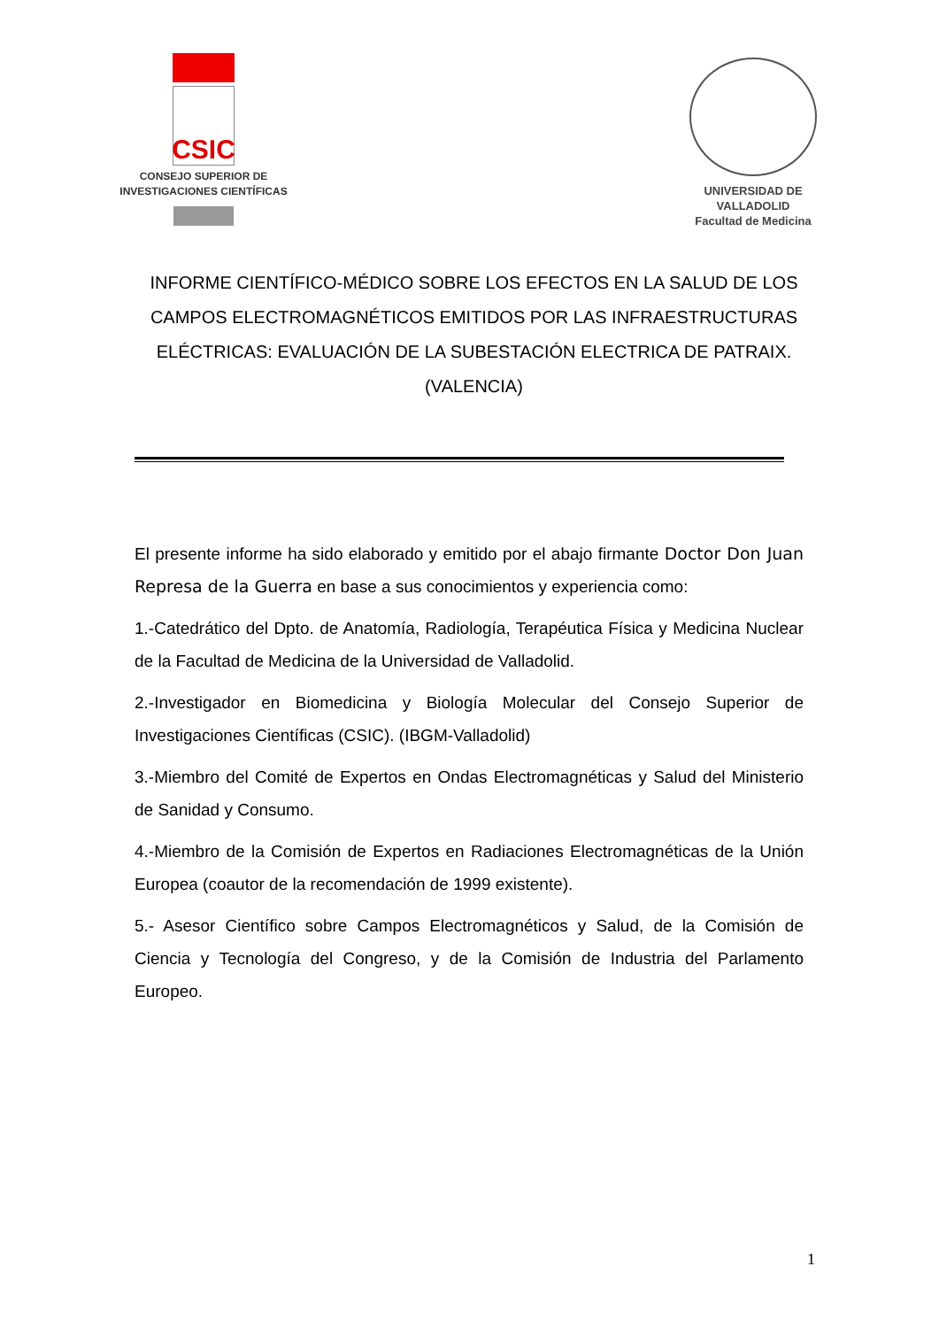CSIC
CONSEJO SUPERIOR DE
INVESTIGACIONES CIENTÍFICAS
UNIVERSIDAD DE VALLADOLID
Facultad de Medicina
INFORME CIENTÍFICO-MÉDICO SOBRE LOS EFECTOS EN LA SALUD DE LOS CAMPOS ELECTROMAGNÉTICOS EMITIDOS POR LAS INFRAESTRUCTURAS ELÉCTRICAS: EVALUACIÓN DE LA SUBESTACIÓN ELECTRICA DE PATRAIX. (VALENCIA)
El presente informe ha sido elaborado y emitido por el abajo firmante Doctor Don Juan Represa de la Guerra en base a sus conocimientos y experiencia como:
1.-Catedrático del Dpto. de Anatomía, Radiología, Terapéutica Física y Medicina Nuclear de la Facultad de Medicina de la Universidad de Valladolid.
2.-Investigador en Biomedicina y Biología Molecular del Consejo Superior de Investigaciones Científicas (CSIC). (IBGM-Valladolid)
3.-Miembro del Comité de Expertos en Ondas Electromagnéticas y Salud del Ministerio de Sanidad y Consumo.
4.-Miembro de la Comisión de Expertos en Radiaciones Electromagnéticas de la Unión Europea (coautor de la recomendación de 1999 existente).
5.- Asesor Científico sobre Campos Electromagnéticos y Salud, de la Comisión de Ciencia y Tecnología del Congreso, y de la Comisión de Industria del Parlamento Europeo.
1